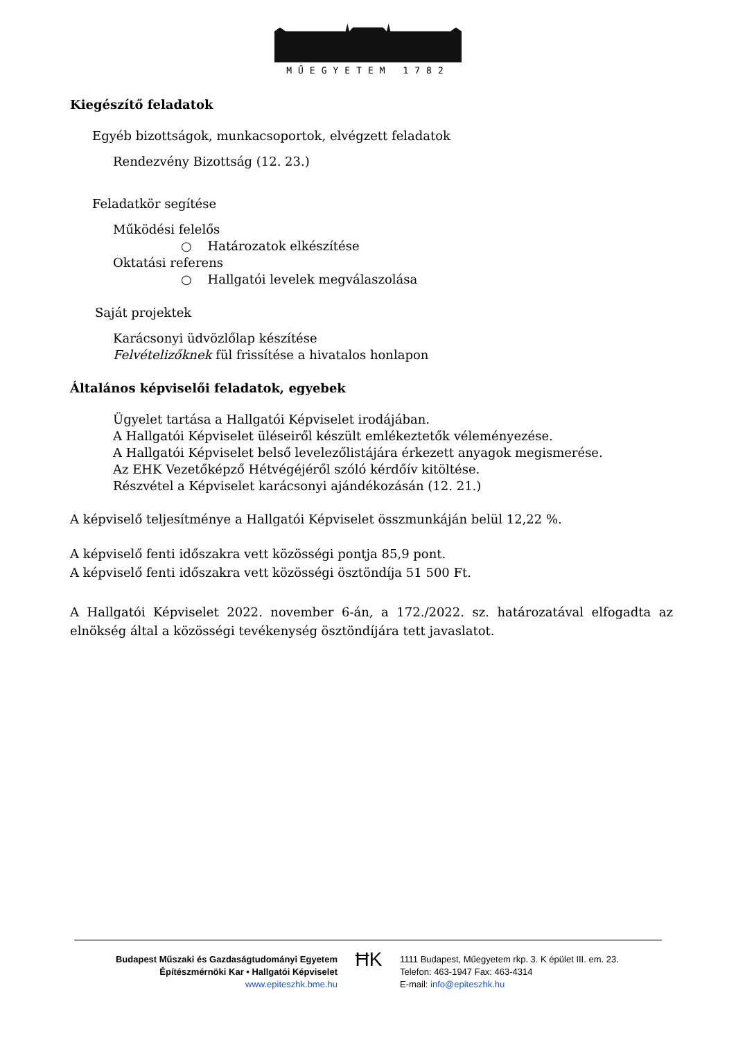MŰEGYETEM 1782
Kiegészítő feladatok
Egyéb bizottságok, munkacsoportok, elvégzett feladatok
Rendezvény Bizottság (12. 23.)
Feladatkör segítése
Működési felelős
○ Határozatok elkészítése
Oktatási referens
○ Hallgatói levelek megválaszolása
Saját projektek
Karácsonyi üdvözlőlap készítése
Felvételizőknek fül frissítése a hivatalos honlapon
Általános képviselői feladatok, egyebek
Ügyelet tartása a Hallgatói Képviselet irodájában.
A Hallgatói Képviselet üléseiről készült emlékeztetők véleményezése.
A Hallgatói Képviselet belső levelezőlistájára érkezett anyagok megismerése.
Az EHK Vezetőképző Hétvégéjéről szóló kérdőív kitöltése.
Részvétel a Képviselet karácsonyi ajándékozásán (12. 21.)
A képviselő teljesítménye a Hallgatói Képviselet összmunkáján belül 12,22 %.
A képviselő fenti időszakra vett közösségi pontja 85,9 pont.
A képviselő fenti időszakra vett közösségi ösztöndíja 51 500 Ft.
A Hallgatói Képviselet 2022. november 6-án, a 172./2022. sz. határozatával elfogadta az elnökség által a közösségi tevékenység ösztöndíjára tett javaslatot.
Budapest Műszaki és Gazdaságtudományi Egyetem
Építészmérnöki Kar • Hallgatói Képviselet
www.epiteszhk.bme.hu
ĦK
1111 Budapest, Műegyetem rkp. 3. K épület III. em. 23.
Telefon: 463-1947 Fax: 463-4314
E-mail: info@epiteszhk.hu